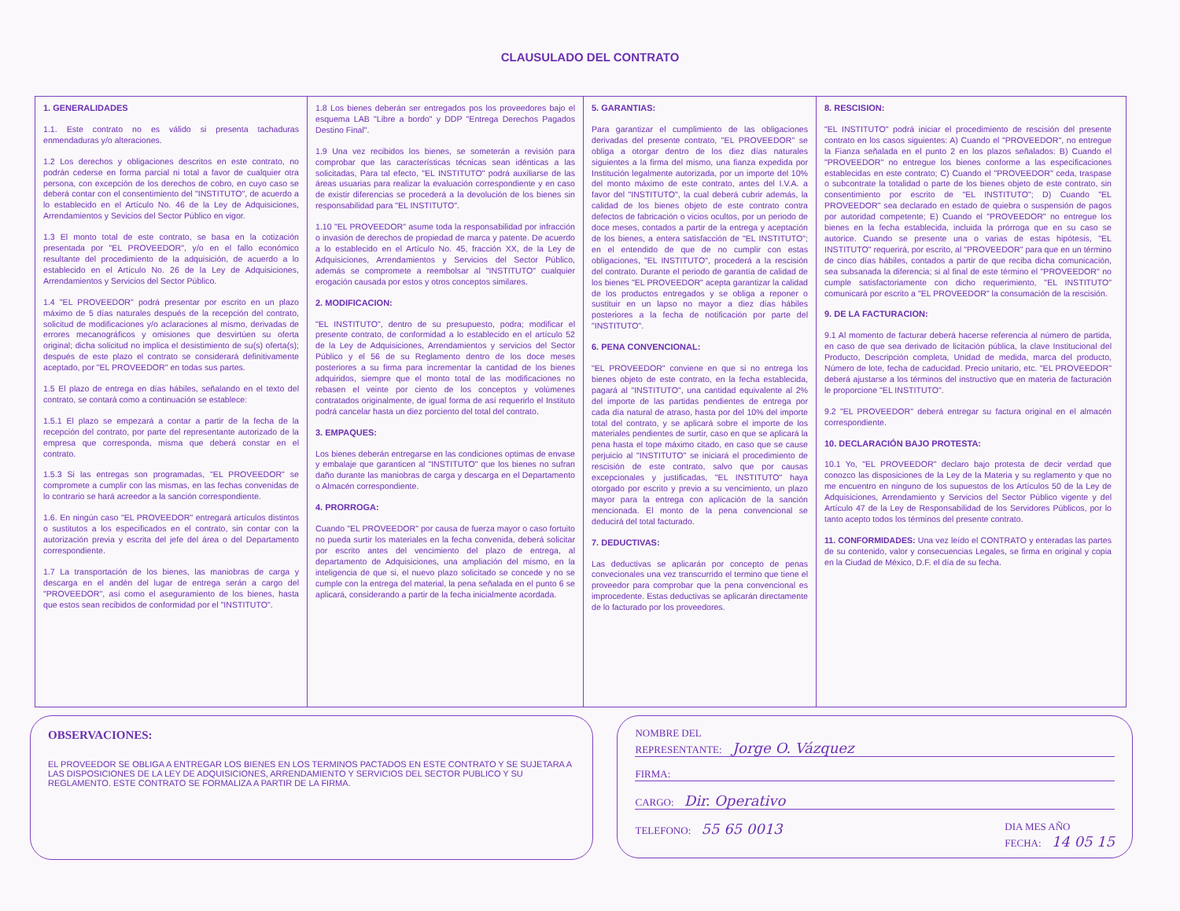CLAUSULADO DEL CONTRATO
1. GENERALIDADES
1.1. Este contrato no es válido si presenta tachaduras enmendaduras y/o alteraciones.
1.2 Los derechos y obligaciones descritos en este contrato, no podrán cederse en forma parcial ni total a favor de cualquier otra persona, con excepción de los derechos de cobro, en cuyo caso se deberá contar con el consentimiento del "INSTITUTO", de acuerdo a lo establecido en el Artículo No. 46 de la Ley de Adquisiciones, Arrendamientos y Sevicios del Sector Público en vigor.
1.3 El monto total de este contrato, se basa en la cotización presentada por "EL PROVEEDOR", y/o en el fallo económico resultante del procedimiento de la adquisición, de acuerdo a lo establecido en el Artículo No. 26 de la Ley de Adquisiciones, Arrendamientos y Servicios del Sector Público.
1.4 "EL PROVEEDOR" podrá presentar por escrito en un plazo máximo de 5 días naturales después de la recepción del contrato, solicitud de modificaciones y/o aclaraciones al mismo, derivadas de errores mecanográficos y omisiones que desvirtúen su oferta original; dicha solicitud no implica el desistimiento de su(s) oferta(s); después de este plazo el contrato se considerará definitivamente aceptado, por "EL PROVEEDOR" en todas sus partes.
1.5 El plazo de entrega en días hábiles, señalando en el texto del contrato, se contará como a continuación se establece:
1.5.1 El plazo se empezará a contar a partir de la fecha de la recepción del contrato, por parte del representante autorizado de la empresa que corresponda, misma que deberá constar en el contrato.
1.5.3 Si las entregas son programadas, "EL PROVEEDOR" se compromete a cumplir con las mismas, en las fechas convenidas de lo contrario se hará acreedor a la sanción correspondiente.
1.6. En ningún caso "EL PROVEEDOR" entregará artículos distintos o sustitutos a los especificados en el contrato, sin contar con la autorización previa y escrita del jefe del área o del Departamento correspondiente.
1.7 La transportación de los bienes, las maniobras de carga y descarga en el andén del lugar de entrega serán a cargo del "PROVEEDOR", así como el aseguramiento de los bienes, hasta que estos sean recibidos de conformidad por el "INSTITUTO".
1.8 Los bienes deberán ser entregados pos los proveedores bajo el esquema LAB "Libre a bordo" y DDP "Entrega Derechos Pagados Destino Final".
1.9 Una vez recibidos los bienes, se someterán a revisión para comprobar que las características técnicas sean idénticas a las solicitadas, Para tal efecto, "EL INSTITUTO" podrá auxiliarse de las áreas usuarias para realizar la evaluación correspondiente y en caso de existir diferencias se procederá a la devolución de los bienes sin responsabilidad para "EL INSTITUTO".
1.10 "EL PROVEEDOR" asume toda la responsabilidad por infracción o invasión de derechos de propiedad de marca y patente. De acuerdo a lo establecido en el Artículo No. 45, fracción XX, de la Ley de Adquisiciones, Arrendamientos y Servicios del Sector Público, además se compromete a reembolsar al "INSTITUTO" cualquier erogación causada por estos y otros conceptos similares.
2. MODIFICACION:
"EL INSTITUTO", dentro de su presupuesto, podra; modificar el presente contrato, de conformidad a lo establecido en el artículo 52 de la Ley de Adquisiciones, Arrendamientos y servicios del Sector Público y el 56 de su Reglamento dentro de los doce meses posteriores a su firma para incrementar la cantidad de los bienes adquiridos, siempre que el monto total de las modificaciones no rebasen el veinte por ciento de los conceptos y volúmenes contratados originalmente, de igual forma de así requerirlo el Instituto podrá cancelar hasta un diez porciento del total del contrato.
3. EMPAQUES:
Los bienes deberán entregarse en las condiciones optimas de envase y embalaje que garanticen al "INSTITUTO" que los bienes no sufran daño durante las maniobras de carga y descarga en el Departamento o Almacén correspondiente.
4. PRORROGA:
Cuando "EL PROVEEDOR" por causa de fuerza mayor o caso fortuito no pueda surtir los materiales en la fecha convenida, deberá solicitar por escrito antes del vencimiento del plazo de entrega, al departamento de Adquisiciones, una ampliación del mismo, en la inteligencia de que si, el nuevo plazo solicitado se concede y no se cumple con la entrega del material, la pena señalada en el punto 6 se aplicará, considerando a partir de la fecha inicialmente acordada.
5. GARANTIAS:
Para garantizar el cumplimiento de las obligaciones derivadas del presente contrato, "EL PROVEEDOR" se obliga a otorgar dentro de los diez días naturales siguientes a la firma del mismo, una fianza expedida por Institución legalmente autorizada, por un importe del 10% del monto máximo de este contrato, antes del I.V.A. a favor del "INSTITUTO", la cual deberá cubrir además, la calidad de los bienes objeto de este contrato contra defectos de fabricación o vicios ocultos, por un periodo de doce meses, contados a partir de la entrega y aceptación de los bienes, a entera satisfacción de "EL INSTITUTO"; en el entendido de que de no cumplir con estas obligaciones, "EL INSTITUTO", procederá a la rescisión del contrato. Durante el periodo de garantía de calidad de los bienes "EL PROVEEDOR" acepta garantizar la calidad de los productos entregados y se obliga a reponer o sustituir en un lapso no mayor a diez días hábiles posteriores a la fecha de notificación por parte del "INSTITUTO".
6. PENA CONVENCIONAL:
"EL PROVEEDOR" conviene en que si no entrega los bienes objeto de este contrato, en la fecha establecida, pagará al "INSTITUTO", una cantidad equivalente al 2% del importe de las partidas pendientes de entrega por cada día natural de atraso, hasta por del 10% del importe total del contrato, y se aplicará sobre el importe de los materiales pendientes de surtir, caso en que se aplicará la pena hasta el tope máximo citado, en caso que se cause perjuicio al "INSTITUTO" se iniciará el procedimiento de rescisión de este contrato, salvo que por causas excepcionales y justificadas, "EL INSTITUTO" haya otorgado por escrito y previo a su vencimiento, un plazo mayor para la entrega con aplicación de la sanción mencionada. El monto de la pena convencional se deducirá del total facturado.
7. DEDUCTIVAS:
Las deductivas se aplicarán por concepto de penas convecionales una vez transcurrido el termino que tiene el proveedor para comprobar que la pena convencional es improcedente. Estas deductivas se aplicarán directamente de lo facturado por los proveedores.
8. RESCISION:
"EL INSTITUTO" podrá iniciar el procedimiento de rescisión del presente contrato en los casos siguientes: A) Cuando el "PROVEEDOR", no entregue la Fianza señalada en el punto 2 en los plazos señalados: B) Cuando el "PROVEEDOR" no entregue los bienes conforme a las especificaciones establecidas en este contrato; C) Cuando el "PROVEEDOR" ceda, traspase o subcontrate la totalidad o parte de los bienes objeto de este contrato, sin consentimiento por escrito de "EL INSTITUTO"; D) Cuando "EL PROVEEDOR" sea declarado en estado de quiebra o suspensión de pagos por autoridad competente; E) Cuando el "PROVEEDOR" no entregue los bienes en la fecha establecida, incluida la prórroga que en su caso se autorice. Cuando se presente una o varias de estas hipótesis, "EL INSTITUTO" requerirá, por escrito, al "PROVEEDOR" para que en un término de cinco días hábiles, contados a partir de que reciba dicha comunicación, sea subsanada la diferencia; si al final de este término el "PROVEEDOR" no cumple satisfactoriamente con dicho requerimiento, "EL INSTITUTO" comunicará por escrito a "EL PROVEEDOR" la consumación de la rescisión.
9. DE LA FACTURACION:
9.1 Al momento de facturar deberá hacerse referencia al número de partida, en caso de que sea derivado de licitación pública, la clave Institucional del Producto, Descripción completa, Unidad de medida, marca del producto, Número de lote, fecha de caducidad. Precio unitario, etc. "EL PROVEEDOR" deberá ajustarse a los términos del instructivo que en materia de facturación le proporcione "EL INSTITUTO".
9.2 "EL PROVEEDOR" deberá entregar su factura original en el almacén correspondiente.
10. DECLARACIÓN BAJO PROTESTA:
10.1 Yo, "EL PROVEEDOR" declaro bajo protesta de decir verdad que conozco las disposiciones de la Ley de la Materia y su reglamento y que no me encuentro en ninguno de los supuestos de los Artículos 50 de la Ley de Adquisiciones, Arrendamiento y Servicios del Sector Público vigente y del Artículo 47 de la Ley de Responsabilidad de los Servidores Públicos, por lo tanto acepto todos los términos del presente contrato.
11. CONFORMIDADES: Una vez leído el CONTRATO y enteradas las partes de su contenido, valor y consecuencias Legales, se firma en original y copia en la Ciudad de México, D.F. el día de su fecha.
OBSERVACIONES:
EL PROVEEDOR SE OBLIGA A ENTREGAR LOS BIENES EN LOS TERMINOS PACTADOS EN ESTE CONTRATO Y SE SUJETARA A LAS DISPOSICIONES DE LA LEY DE ADQUISICIONES, ARRENDAMIENTO Y SERVICIOS DEL SECTOR PUBLICO Y SU REGLAMENTO. ESTE CONTRATO SE FORMALIZA A PARTIR DE LA FIRMA.
NOMBRE DEL
REPRESENTANTE: Jorge O. Vázquez
FIRMA:
CARGO: Dir. Operativo
TELEFONO: 55 65 0013 DIA MES AÑO
FECHA: 14 05 15